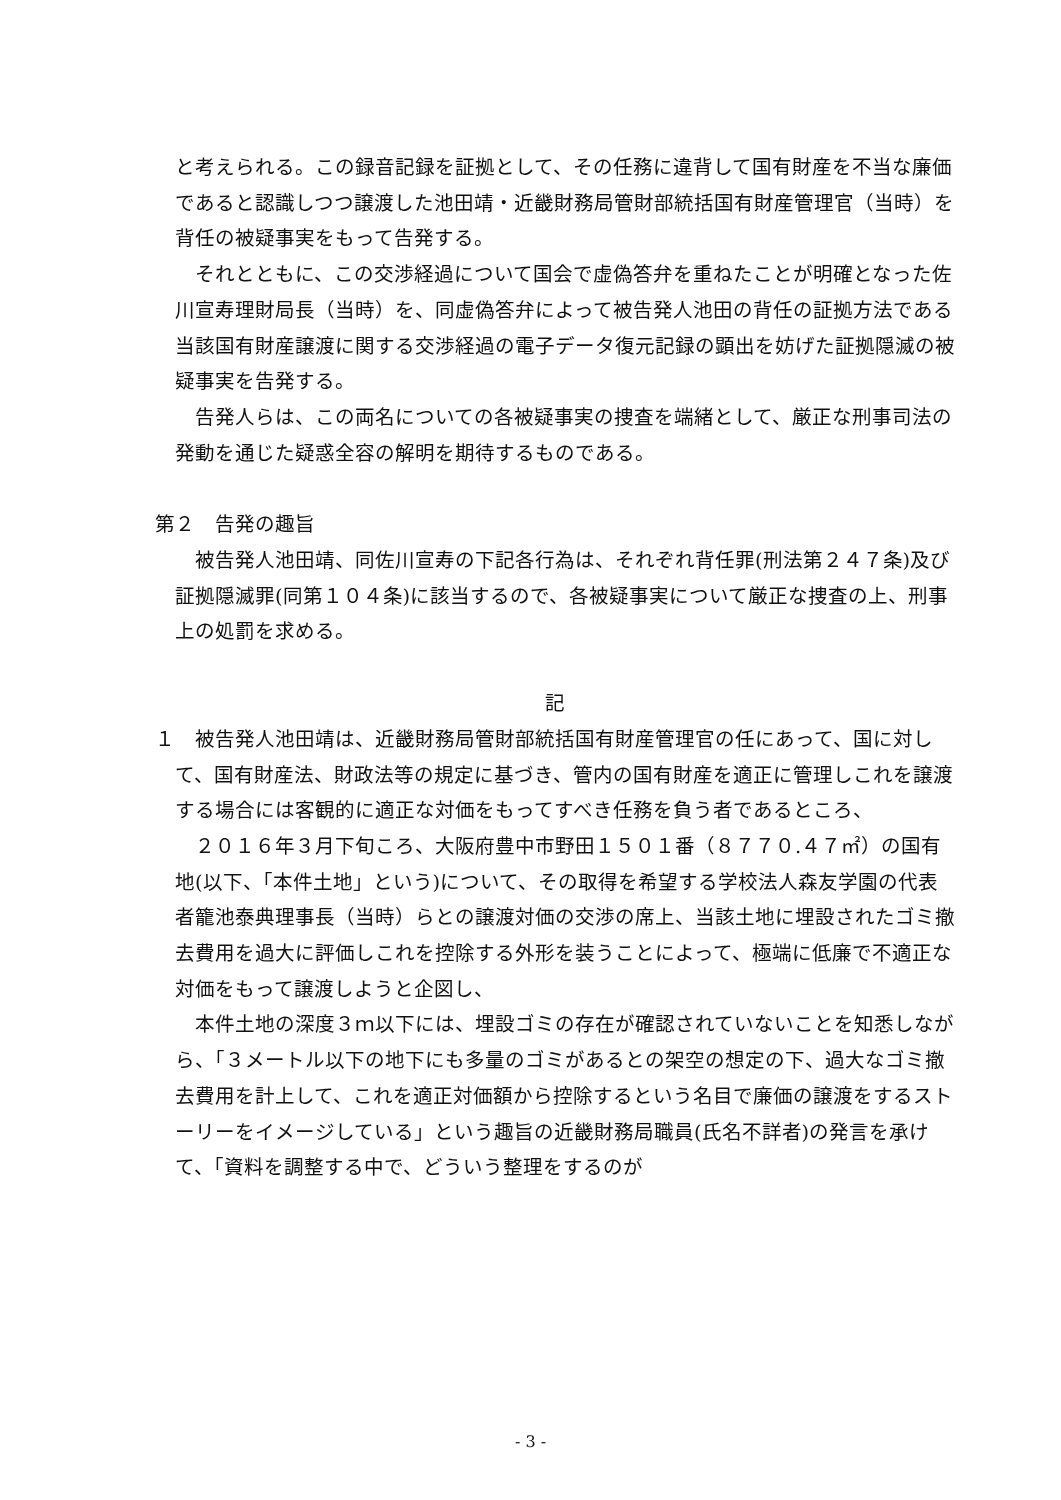と考えられる。この録音記録を証拠として、その任務に違背して国有財産を不当な廉価であると認識しつつ譲渡した池田靖・近畿財務局管財部統括国有財産管理官（当時）を背任の被疑事実をもって告発する。
それとともに、この交渉経過について国会で虚偽答弁を重ねたことが明確となった佐川宣寿理財局長（当時）を、同虚偽答弁によって被告発人池田の背任の証拠方法である当該国有財産譲渡に関する交渉経過の電子データ復元記録の顕出を妨げた証拠隠滅の被疑事実を告発する。
告発人らは、この両名についての各被疑事実の捜査を端緒として、厳正な刑事司法の発動を通じた疑惑全容の解明を期待するものである。
第２　告発の趣旨
被告発人池田靖、同佐川宣寿の下記各行為は、それぞれ背任罪(刑法第２４７条)及び証拠隠滅罪(同第１０４条)に該当するので、各被疑事実について厳正な捜査の上、刑事上の処罰を求める。
記
１　被告発人池田靖は、近畿財務局管財部統括国有財産管理官の任にあって、国に対して、国有財産法、財政法等の規定に基づき、管内の国有財産を適正に管理しこれを譲渡する場合には客観的に適正な対価をもってすべき任務を負う者であるところ、
２０１６年３月下旬ころ、大阪府豊中市野田１５０１番（８７７０.４７㎡）の国有地(以下、「本件土地」という)について、その取得を希望する学校法人森友学園の代表者籠池泰典理事長（当時）らとの譲渡対価の交渉の席上、当該土地に埋設されたゴミ撤去費用を過大に評価しこれを控除する外形を装うことによって、極端に低廉で不適正な対価をもって譲渡しようと企図し、
本件土地の深度３ｍ以下には、埋設ゴミの存在が確認されていないことを知悉しながら、「３メートル以下の地下にも多量のゴミがあるとの架空の想定の下、過大なゴミ撤去費用を計上して、これを適正対価額から控除するという名目で廉価の譲渡をするストーリーをイメージしている」という趣旨の近畿財務局職員(氏名不詳者)の発言を承けて、「資料を調整する中で、どういう整理をするのが
- 3 -